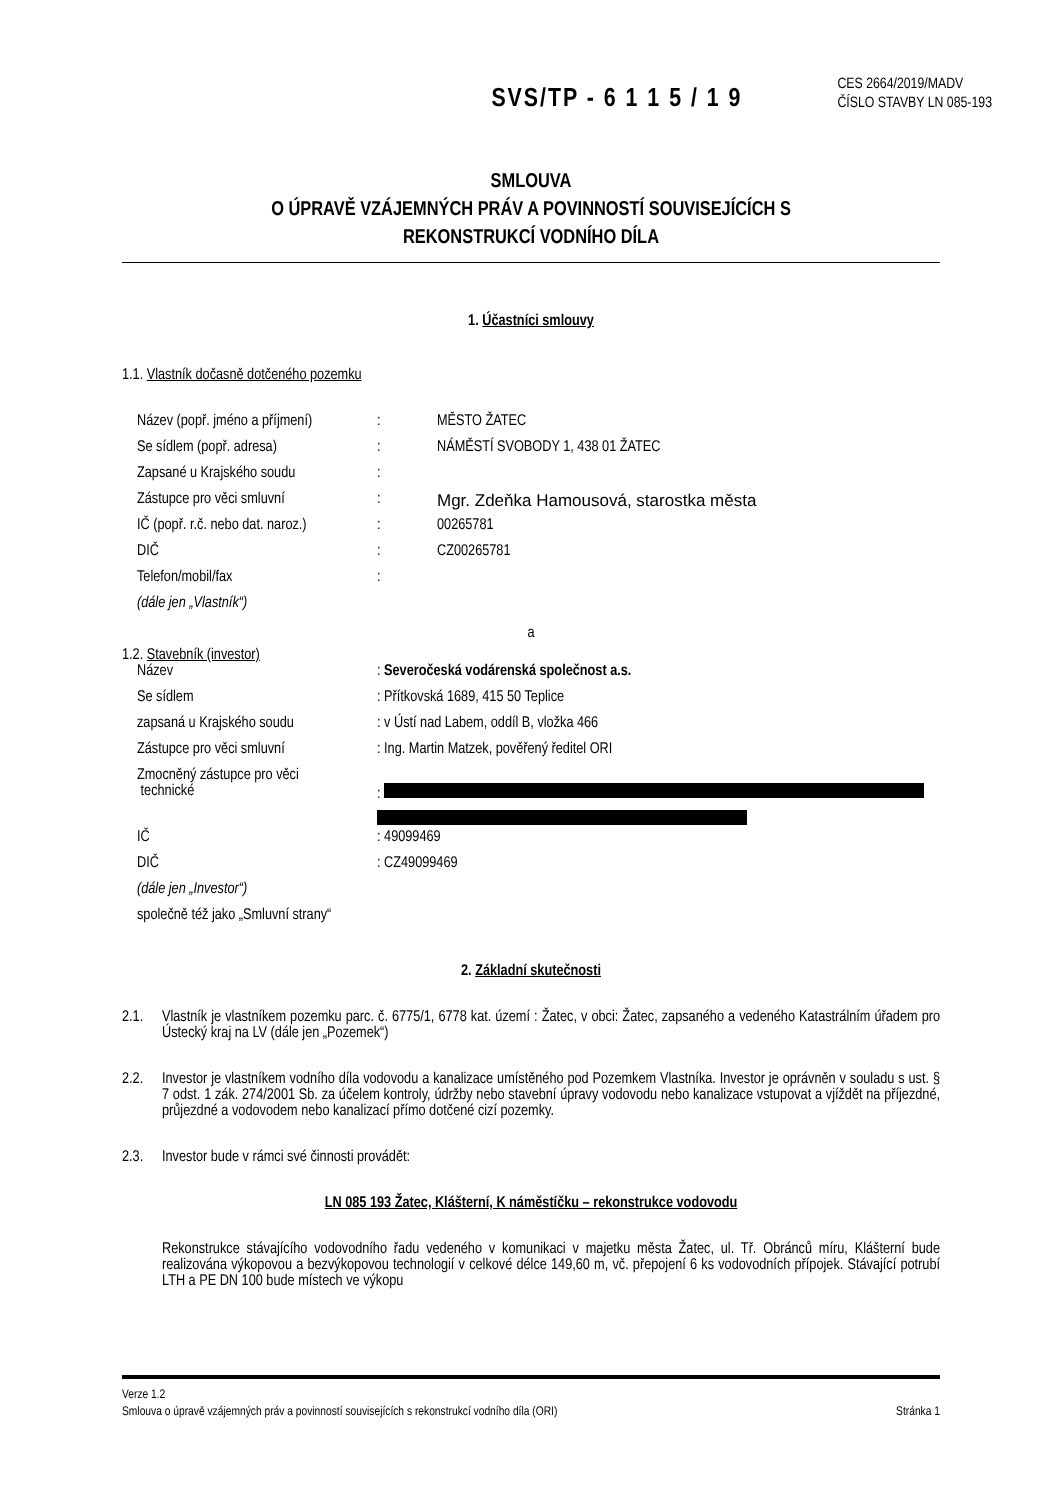SVS/TP - 6 1 1 5 / 1 9
CES 2664/2019/MADV
ČÍSLO STAVBY LN 085-193
SMLOUVA
O ÚPRAVĚ VZÁJEMNÝCH PRÁV A POVINNOSTÍ SOUVISEJÍCÍCH S
REKONSTRUKCÍ VODNÍHO DÍLA
1. Účastníci smlouvy
1.1. Vlastník dočasně dotčeného pozemku
| Název (popř. jméno a příjmení) | : | MĚSTO ŽATEC |
| Se sídlem (popř. adresa) | : | NÁMĚSTÍ SVOBODY 1, 438 01 ŽATEC |
| Zapsané u Krajského soudu | : | |
| Zástupce pro věci smluvní | : | Mgr. Zdeňka Hamousová, starostka města |
| IČ (popř. r.č. nebo dat. naroz.) | : | 00265781 |
| DIČ | : | CZ00265781 |
| Telefon/mobil/fax | : | |
| (dále jen „Vlastník“) | | |
a
1.2. Stavebník (investor)
| Název | : Severočeská vodárenská společnost a.s. |
| Se sídlem | : Přítkovská 1689, 415 50 Teplice |
| zapsaná u Krajského soudu | : v Ústí nad Labem, oddíl B, vložka 466 |
| Zástupce pro věci smluvní | : Ing. Martin Matzek, pověřený ředitel ORI |
| Zmocněný zástupce pro věci technické | : |
| IČ | : 49099469 |
| DIČ | : CZ49099469 |
| (dále jen „Investor“) | |
| společně též jako „Smluvní strany“ | |
2. Základní skutečnosti
2.1. Vlastník je vlastníkem pozemku parc. č. 6775/1, 6778 kat. území : Žatec, v obci: Žatec, zapsaného a vedeného Katastrálním úřadem pro Ústecký kraj na LV (dále jen „Pozemek“)
2.2. Investor je vlastníkem vodního díla vodovodu a kanalizace umístěného pod Pozemkem Vlastníka. Investor je oprávněn v souladu s ust. § 7 odst. 1 zák. 274/2001 Sb. za účelem kontroly, údržby nebo stavební úpravy vodovodu nebo kanalizace vstupovat a vjíždět na příjezdné, průjezdné a vodovodem nebo kanalizací přímo dotčené cizí pozemky.
2.3. Investor bude v rámci své činnosti provádět:
LN 085 193 Žatec, Klášterní, K náměstíčku – rekonstrukce vodovodu
Rekonstrukce stávajícího vodovodního řadu vedeného v komunikaci v majetku města Žatec, ul. Tř. Obránců míru, Klášterní bude realizována výkopovou a bezvýkopovou technologií v celkové délce 149,60 m, vč. přepojení 6 ks vodovodních přípojek. Stávající potrubí LTH a PE DN 100 bude místech ve výkopu
Verze 1.2
Smlouva o úpravě vzájemných práv a povinností souvisejících s rekonstrukcí vodního díla (ORI) Stránka 1